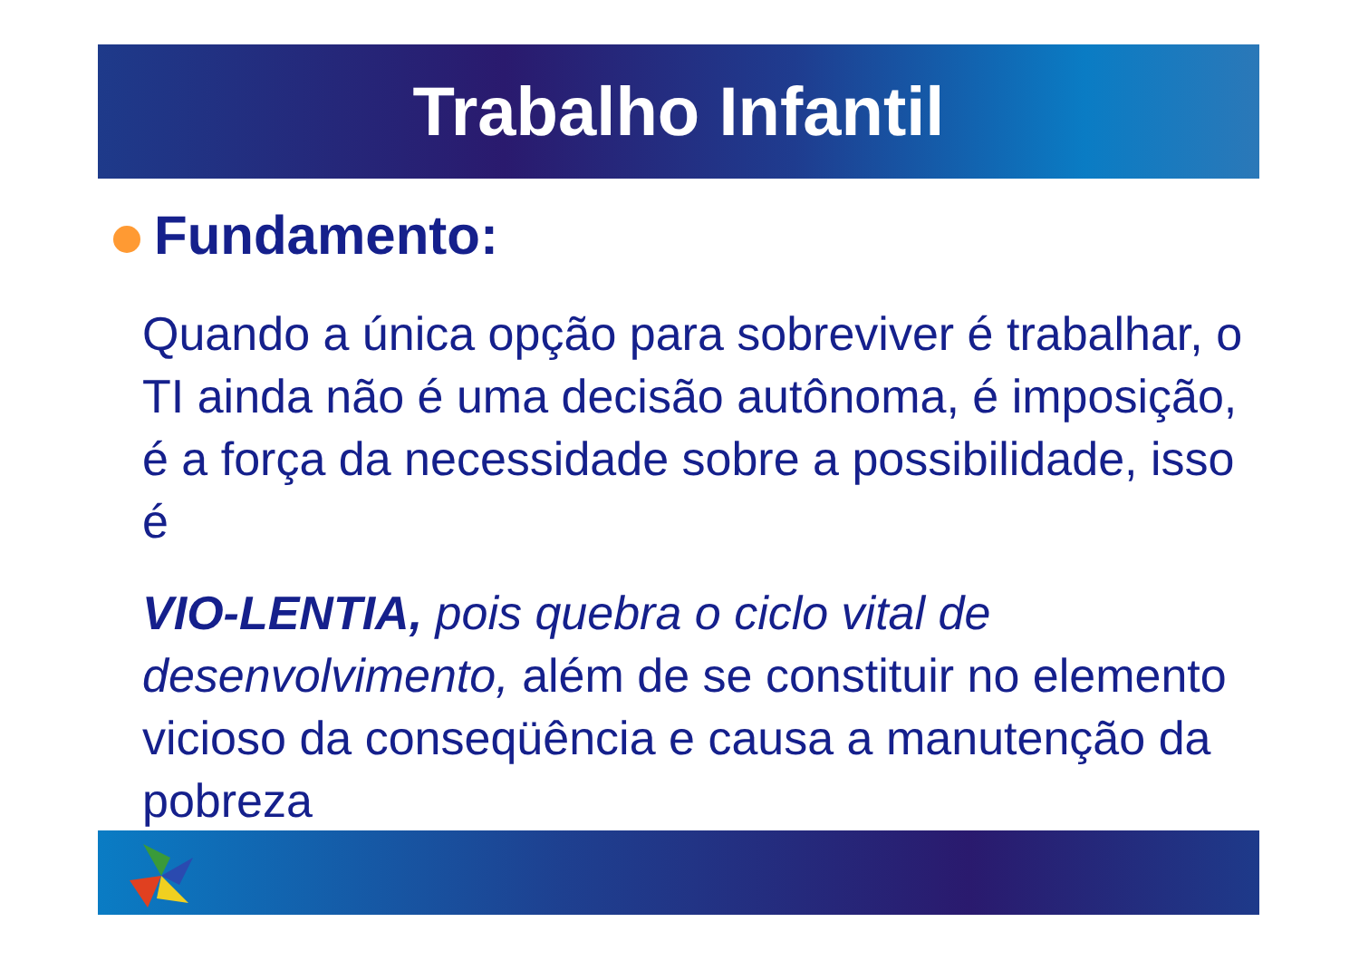Trabalho Infantil
Fundamento:
Quando a única opção para sobreviver é trabalhar, o TI ainda não é uma decisão autônoma, é imposição, é a força da necessidade sobre a possibilidade, isso é
VIO-LENTIA, pois quebra o ciclo vital de desenvolvimento, além de se constituir no elemento vicioso da conseqüência e causa a manutenção da pobreza